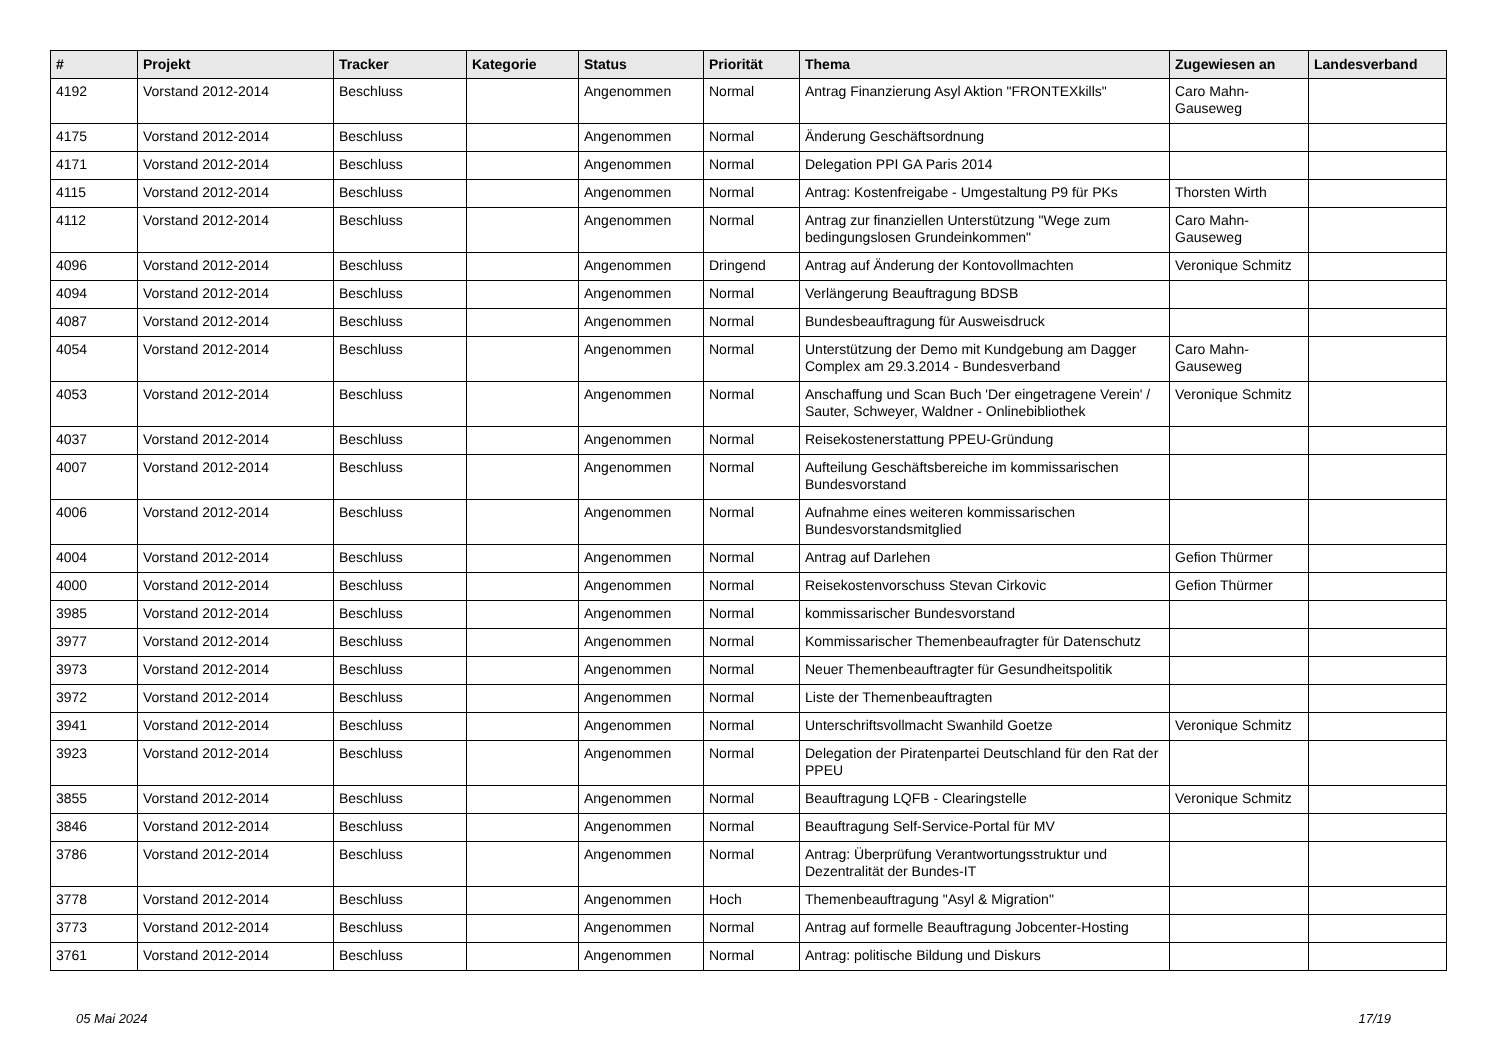| # | Projekt | Tracker | Kategorie | Status | Priorität | Thema | Zugewiesen an | Landesverband |
| --- | --- | --- | --- | --- | --- | --- | --- | --- |
| 4192 | Vorstand 2012-2014 | Beschluss | | Angenommen | Normal | Antrag Finanzierung Asyl Aktion "FRONTEXkills" | Caro Mahn-Gauseweg | |
| 4175 | Vorstand 2012-2014 | Beschluss | | Angenommen | Normal | Änderung Geschäftsordnung | | |
| 4171 | Vorstand 2012-2014 | Beschluss | | Angenommen | Normal | Delegation PPI GA Paris 2014 | | |
| 4115 | Vorstand 2012-2014 | Beschluss | | Angenommen | Normal | Antrag: Kostenfreigabe - Umgestaltung P9 für PKs | Thorsten Wirth | |
| 4112 | Vorstand 2012-2014 | Beschluss | | Angenommen | Normal | Antrag zur finanziellen Unterstützung "Wege zum bedingungslosen Grundeinkommen" | Caro Mahn-Gauseweg | |
| 4096 | Vorstand 2012-2014 | Beschluss | | Angenommen | Dringend | Antrag auf Änderung der Kontovollmachten | Veronique Schmitz | |
| 4094 | Vorstand 2012-2014 | Beschluss | | Angenommen | Normal | Verlängerung Beauftragung BDSB | | |
| 4087 | Vorstand 2012-2014 | Beschluss | | Angenommen | Normal | Bundesbeauftragung für Ausweisdruck | | |
| 4054 | Vorstand 2012-2014 | Beschluss | | Angenommen | Normal | Unterstützung der Demo mit Kundgebung am Dagger Complex am 29.3.2014 - Bundesverband | Caro Mahn-Gauseweg | |
| 4053 | Vorstand 2012-2014 | Beschluss | | Angenommen | Normal | Anschaffung und Scan Buch 'Der eingetragene Verein' / Sauter, Schweyer, Waldner - Onlinebibliothek | Veronique Schmitz | |
| 4037 | Vorstand 2012-2014 | Beschluss | | Angenommen | Normal | Reisekostenerstattung PPEU-Gründung | | |
| 4007 | Vorstand 2012-2014 | Beschluss | | Angenommen | Normal | Aufteilung Geschäftsbereiche im kommissarischen Bundesvorstand | | |
| 4006 | Vorstand 2012-2014 | Beschluss | | Angenommen | Normal | Aufnahme eines weiteren kommissarischen Bundesvorstandsmitglied | | |
| 4004 | Vorstand 2012-2014 | Beschluss | | Angenommen | Normal | Antrag auf Darlehen | Gefion Thürmer | |
| 4000 | Vorstand 2012-2014 | Beschluss | | Angenommen | Normal | Reisekostenvorschuss Stevan Cirkovic | Gefion Thürmer | |
| 3985 | Vorstand 2012-2014 | Beschluss | | Angenommen | Normal | kommissarischer Bundesvorstand | | |
| 3977 | Vorstand 2012-2014 | Beschluss | | Angenommen | Normal | Kommissarischer Themenbeaufragter für Datenschutz | | |
| 3973 | Vorstand 2012-2014 | Beschluss | | Angenommen | Normal | Neuer Themenbeauftragter für Gesundheitspolitik | | |
| 3972 | Vorstand 2012-2014 | Beschluss | | Angenommen | Normal | Liste der Themenbeauftragten | | |
| 3941 | Vorstand 2012-2014 | Beschluss | | Angenommen | Normal | Unterschriftsvollmacht Swanhild Goetze | Veronique Schmitz | |
| 3923 | Vorstand 2012-2014 | Beschluss | | Angenommen | Normal | Delegation der Piratenpartei Deutschland für den Rat der PPEU | | |
| 3855 | Vorstand 2012-2014 | Beschluss | | Angenommen | Normal | Beauftragung LQFB - Clearingstelle | Veronique Schmitz | |
| 3846 | Vorstand 2012-2014 | Beschluss | | Angenommen | Normal | Beauftragung Self-Service-Portal für MV | | |
| 3786 | Vorstand 2012-2014 | Beschluss | | Angenommen | Normal | Antrag: Überprüfung Verantwortungsstruktur und Dezentralität der Bundes-IT | | |
| 3778 | Vorstand 2012-2014 | Beschluss | | Angenommen | Hoch | Themenbeauftragung "Asyl & Migration" | | |
| 3773 | Vorstand 2012-2014 | Beschluss | | Angenommen | Normal | Antrag auf formelle Beauftragung Jobcenter-Hosting | | |
| 3761 | Vorstand 2012-2014 | Beschluss | | Angenommen | Normal | Antrag: politische Bildung und Diskurs | | |
05 Mai 2024 17/19